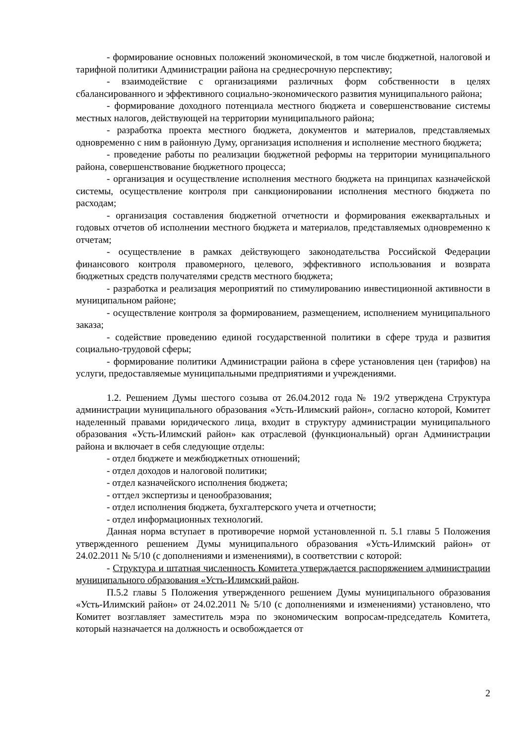- формирование основных положений экономической, в том числе бюджетной, налоговой и тарифной политики Администрации района на среднесрочную перспективу;
- взаимодействие с организациями различных форм собственности в целях сбалансированного и эффективного социально-экономического развития муниципального района;
- формирование доходного потенциала местного бюджета и совершенствование системы местных налогов, действующей на территории муниципального района;
- разработка проекта местного бюджета, документов и материалов, представляемых одновременно с ним в районную Думу, организация исполнения и исполнение местного бюджета;
- проведение работы по реализации бюджетной реформы на территории муниципального района, совершенствование бюджетного процесса;
- организация и осуществление исполнения местного бюджета на принципах казначейской системы, осуществление контроля при санкционировании исполнения местного бюджета по расходам;
- организация составления бюджетной отчетности и формирования ежеквартальных и годовых отчетов об исполнении местного бюджета и материалов, представляемых одновременно к отчетам;
- осуществление в рамках действующего законодательства Российской Федерации финансового контроля правомерного, целевого, эффективного использования и возврата бюджетных средств получателями средств местного бюджета;
- разработка и реализация мероприятий по стимулированию инвестиционной активности в муниципальном районе;
- осуществление контроля за формированием, размещением, исполнением муниципального заказа;
- содействие проведению единой государственной политики в сфере труда и развития социально-трудовой сферы;
- формирование политики Администрации района в сфере установления цен (тарифов) на услуги, предоставляемые муниципальными предприятиями и учреждениями.
1.2. Решением Думы шестого созыва от 26.04.2012 года № 19/2 утверждена Структура администрации муниципального образования «Усть-Илимский район», согласно которой, Комитет наделенный правами юридического лица, входит в структуру администрации муниципального образования «Усть-Илимский район» как отраслевой (функциональный) орган Администрации района и включает в себя следующие отделы:
- отдел бюджете и межбюджетных отношений;
- отдел доходов и налоговой политики;
- отдел казначейского исполнения бюджета;
- оттдел экспертизы и ценообразования;
- отдел исполнения бюджета, бухгалтерского учета и отчетности;
- отдел информационных технологий.
Данная норма вступает в противоречие нормой установленной п. 5.1 главы 5 Положения утвержденного решением Думы муниципального образования «Усть-Илимский район» от 24.02.2011 № 5/10 (с дополнениями и изменениями), в соответствии с которой:
- Структура и штатная численность Комитета утверждается распоряжением администрации муниципального образования «Усть-Илимский район.
П.5.2 главы 5 Положения утвержденного решением Думы муниципального образования «Усть-Илимский район» от 24.02.2011 № 5/10 (с дополнениями и изменениями) установлено, что Комитет возглавляет заместитель мэра по экономическим вопросам-председатель Комитета, который назначается на должность и освобождается от
2